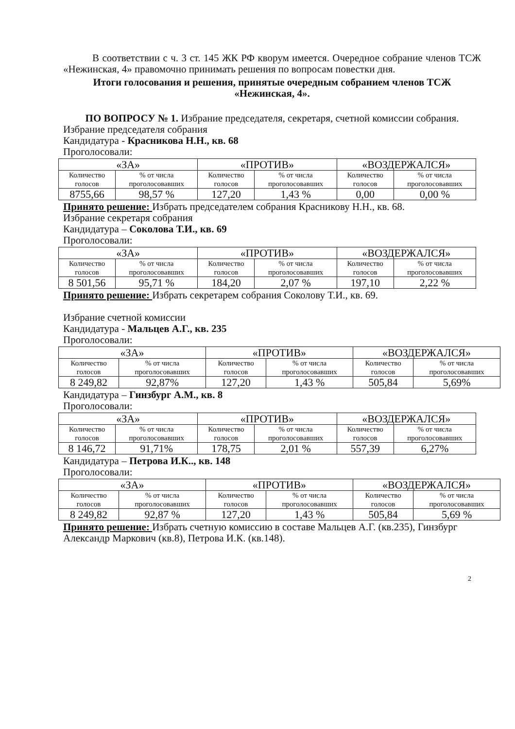В соответствии с ч. 3 ст. 145 ЖК РФ кворум имеется. Очередное собрание членов ТСЖ «Нежинская, 4» правомочно принимать решения по вопросам повестки дня.
Итоги голосования и решения, принятые очередным собранием членов ТСЖ «Нежинская, 4».
ПО ВОПРОСУ № 1. Избрание председателя, секретаря, счетной комиссии собрания.
Избрание председателя собрания
Кандидатура - Красникова Н.Н., кв. 68
Проголосовали:
| «ЗА» | | «ПРОТИВ» | | «ВОЗДЕРЖАЛСЯ» | |
| Количество голосов | % от числа проголосовавших | Количество голосов | % от числа проголосовавших | Количество голосов | % от числа проголосовавших |
| 8755,66 | 98,57 % | 127,20 | 1,43 % | 0,00 | 0,00 % |
Принято решение: Избрать председателем собрания Красникову Н.Н., кв. 68.
Избрание секретаря собрания
Кандидатура – Соколова Т.И., кв. 69
Проголосовали:
| «ЗА» | | «ПРОТИВ» | | «ВОЗДЕРЖАЛСЯ» | |
| Количество голосов | % от числа проголосовавших | Количество голосов | % от числа проголосовавших | Количество голосов | % от числа проголосовавших |
| 8 501,56 | 95,71 % | 184,20 | 2,07 % | 197,10 | 2,22 % |
Принято решение: Избрать секретарем собрания Соколову Т.И., кв. 69.
Избрание счетной комиссии
Кандидатура - Мальцев А.Г., кв. 235
Проголосовали:
| «ЗА» | | «ПРОТИВ» | | «ВОЗДЕРЖАЛСЯ» | |
| Количество голосов | % от числа проголосовавших | Количество голосов | % от числа проголосовавших | Количество голосов | % от числа проголосовавших |
| 8 249,82 | 92,87% | 127,20 | 1,43 % | 505,84 | 5,69% |
Кандидатура – Гинзбург А.М., кв. 8
Проголосовали:
| «ЗА» | | «ПРОТИВ» | | «ВОЗДЕРЖАЛСЯ» | |
| Количество голосов | % от числа проголосовавших | Количество голосов | % от числа проголосовавших | Количество голосов | % от числа проголосовавших |
| 8 146,72 | 91,71% | 178,75 | 2,01 % | 557,39 | 6,27% |
Кандидатура – Петрова И.К.., кв. 148
Проголосовали:
| «ЗА» | | «ПРОТИВ» | | «ВОЗДЕРЖАЛСЯ» | |
| Количество голосов | % от числа проголосовавших | Количество голосов | % от числа проголосовавших | Количество голосов | % от числа проголосовавших |
| 8 249,82 | 92,87 % | 127,20 | 1,43 % | 505,84 | 5,69 % |
Принято решение: Избрать счетную комиссию в составе Мальцев А.Г. (кв.235), Гинзбург Александр Маркович (кв.8), Петрова И.К. (кв.148).
2